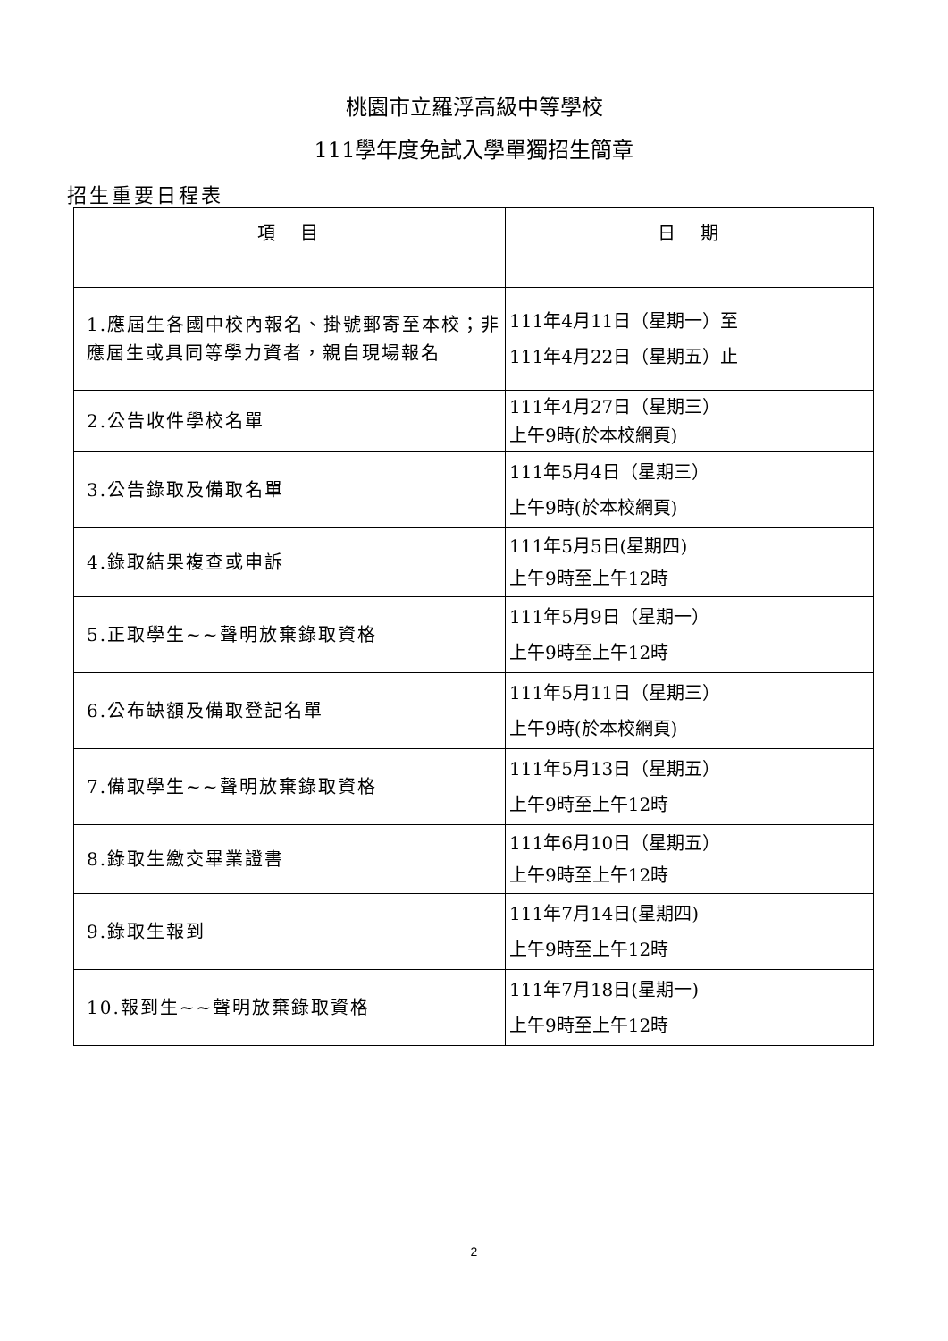桃園市立羅浮高級中等學校
111學年度免試入學單獨招生簡章
招生重要日程表
| 項 目 | 日 期 |
| --- | --- |
| 1.應屆生各國中校內報名、掛號郵寄至本校；非應屆生或具同等學力資者，親自現場報名 | 111年4月11日（星期一）至 111年4月22日（星期五）止 |
| 2.公告收件學校名單 | 111年4月27日（星期三） 上午9時(於本校網頁) |
| 3.公告錄取及備取名單 | 111年5月4日（星期三） 上午9時(於本校網頁) |
| 4.錄取結果複查或申訴 | 111年5月5日(星期四) 上午9時至上午12時 |
| 5.正取學生~~聲明放棄錄取資格 | 111年5月9日（星期一） 上午9時至上午12時 |
| 6.公布缺額及備取登記名單 | 111年5月11日（星期三） 上午9時(於本校網頁) |
| 7.備取學生~~聲明放棄錄取資格 | 111年5月13日（星期五） 上午9時至上午12時 |
| 8.錄取生繳交畢業證書 | 111年6月10日（星期五） 上午9時至上午12時 |
| 9.錄取生報到 | 111年7月14日(星期四) 上午9時至上午12時 |
| 10.報到生~~聲明放棄錄取資格 | 111年7月18日(星期一) 上午9時至上午12時 |
2